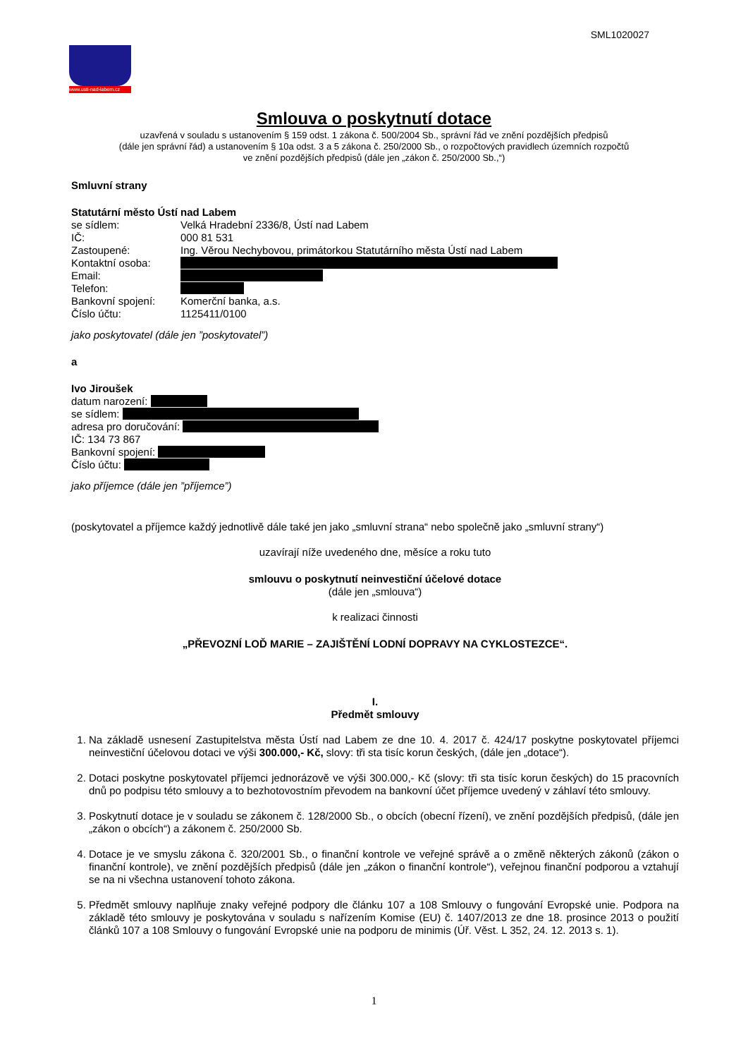SML1020027
www.usti-nad-labem.cz
Smlouva o poskytnutí dotace
uzavřená v souladu s ustanovením § 159 odst. 1 zákona č. 500/2004 Sb., správní řád ve znění pozdějších předpisů
(dále jen správní řád) a ustanovením § 10a odst. 3 a 5 zákona č. 250/2000 Sb., o rozpočtových pravidlech územních rozpočtů
ve znění pozdějších předpisů (dále jen „zákon č. 250/2000 Sb.,“)
Smluvní strany
Statutární město Ústí nad Labem
se sídlem: Velká Hradební 2336/8, Ústí nad Labem
IČ: 000 81 531
Zastoupené: Ing. Věrou Nechybovou, primátorkou Statutárního města Ústí nad Labem
Kontaktní osoba:
Email:
Telefon:
Bankovní spojení: Komerční banka, a.s.
Číslo účtu: 1125411/0100
jako poskytovatel (dále jen ”poskytovatel”)
a
Ivo Jiroušek
datum narození:
se sídlem:
adresa pro doručování:
IČ: 134 73 867
Bankovní spojení:
Číslo účtu:
jako příjemce (dále jen ”příjemce”)
(poskytovatel a příjemce každý jednotlivě dále také jen jako „smluvní strana“ nebo společně jako „smluvní strany“)
uzavírají níže uvedeného dne, měsíce a roku tuto
smlouvu o poskytnutí neinvestiční účelové dotace
(dále jen „smlouva“)
k realizaci činnosti
„PŘEVOZNÍ LOĎ MARIE – ZAJIŠTĚNÍ LODNÍ DOPRAVY NA CYKLOSTEZCE“.
I.
Předmět smlouvy
1. Na základě usnesení Zastupitelstva města Ústí nad Labem ze dne 10. 4. 2017 č. 424/17 poskytne poskytovatel příjemci neinvestiční účelovou dotaci ve výši 300.000,- Kč, slovy: tři sta tisíc korun českých, (dále jen „dotace“).
2. Dotaci poskytne poskytovatel příjemci jednorázově ve výši 300.000,- Kč (slovy: tři sta tisíc korun českých) do 15 pracovních dnů po podpisu této smlouvy a to bezhotovostním převodem na bankovní účet příjemce uvedený v záhlaví této smlouvy.
3. Poskytnutí dotace je v souladu se zákonem č. 128/2000 Sb., o obcích (obecní řízení), ve znění pozdějších předpisů, (dále jen „zákon o obcích“) a zákonem č. 250/2000 Sb.
4. Dotace je ve smyslu zákona č. 320/2001 Sb., o finanční kontrole ve veřejné správě a o změně některých zákonů (zákon o finanční kontrole), ve znění pozdějších předpisů (dále jen „zákon o finanční kontrole“), veřejnou finanční podporou a vztahují se na ni všechna ustanovení tohoto zákona.
5. Předmět smlouvy naplňuje znaky veřejné podpory dle článku 107 a 108 Smlouvy o fungování Evropské unie. Podpora na základě této smlouvy je poskytována v souladu s nařízením Komise (EU) č. 1407/2013 ze dne 18. prosince 2013 o použití článků 107 a 108 Smlouvy o fungování Evropské unie na podporu de minimis (Úř. Věst. L 352, 24. 12. 2013 s. 1).
1